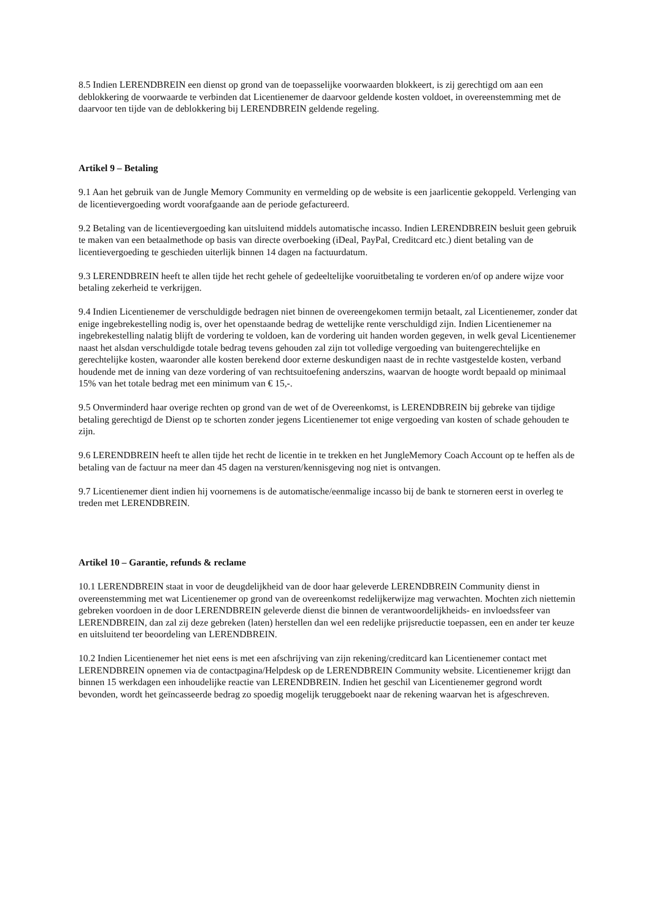8.5 Indien LERENDBREIN een dienst op grond van de toepasselijke voorwaarden blokkeert, is zij gerechtigd om aan een deblokkering de voorwaarde te verbinden dat Licentienemer de daarvoor geldende kosten voldoet, in overeenstemming met de daarvoor ten tijde van de deblokkering bij LERENDBREIN geldende regeling.
Artikel 9 – Betaling
9.1 Aan het gebruik van de Jungle Memory Community en vermelding op de website is een jaarlicentie gekoppeld. Verlenging van de licentievergoeding wordt voorafgaande aan de periode gefactureerd.
9.2 Betaling van de licentievergoeding kan uitsluitend middels automatische incasso. Indien LERENDBREIN besluit geen gebruik te maken van een betaalmethode op basis van directe overboeking (iDeal, PayPal, Creditcard etc.) dient betaling van de licentievergoeding te geschieden uiterlijk binnen 14 dagen na factuurdatum.
9.3 LERENDBREIN heeft te allen tijde het recht gehele of gedeeltelijke vooruitbetaling te vorderen en/of op andere wijze voor betaling zekerheid te verkrijgen.
9.4 Indien Licentienemer de verschuldigde bedragen niet binnen de overeengekomen termijn betaalt, zal Licentienemer, zonder dat enige ingebrekestelling nodig is, over het openstaande bedrag de wettelijke rente verschuldigd zijn. Indien Licentienemer na ingebrekestelling nalatig blijft de vordering te voldoen, kan de vordering uit handen worden gegeven, in welk geval Licentienemer naast het alsdan verschuldigde totale bedrag tevens gehouden zal zijn tot volledige vergoeding van buitengerechtelijke en gerechtelijke kosten, waaronder alle kosten berekend door externe deskundigen naast de in rechte vastgestelde kosten, verband houdende met de inning van deze vordering of van rechtsuitoefening anderszins, waarvan de hoogte wordt bepaald op minimaal 15% van het totale bedrag met een minimum van € 15,-.
9.5 Onverminderd haar overige rechten op grond van de wet of de Overeenkomst, is LERENDBREIN bij gebreke van tijdige betaling gerechtigd de Dienst op te schorten zonder jegens Licentienemer tot enige vergoeding van kosten of schade gehouden te zijn.
9.6 LERENDBREIN heeft te allen tijde het recht de licentie in te trekken en het JungleMemory Coach Account op te heffen als de betaling van de factuur na meer dan 45 dagen na versturen/kennisgeving nog niet is ontvangen.
9.7 Licentienemer dient indien hij voornemens is de automatische/eenmalige incasso bij de bank te storneren eerst in overleg te treden met LERENDBREIN.
Artikel 10 – Garantie, refunds & reclame
10.1 LERENDBREIN staat in voor de deugdelijkheid van de door haar geleverde LERENDBREIN Community dienst in overeenstemming met wat Licentienemer op grond van de overeenkomst redelijkerwijze mag verwachten. Mochten zich niettemin gebreken voordoen in de door LERENDBREIN geleverde dienst die binnen de verantwoordelijkheids- en invloedssfeer van LERENDBREIN, dan zal zij deze gebreken (laten) herstellen dan wel een redelijke prijsreductie toepassen, een en ander ter keuze en uitsluitend ter beoordeling van LERENDBREIN.
10.2 Indien Licentienemer het niet eens is met een afschrijving van zijn rekening/creditcard kan Licentienemer contact met LERENDBREIN opnemen via de contactpagina/Helpdesk op de LERENDBREIN Community website. Licentienemer krijgt dan binnen 15 werkdagen een inhoudelijke reactie van LERENDBREIN. Indien het geschil van Licentienemer gegrond wordt bevonden, wordt het geïncasseerde bedrag zo spoedig mogelijk teruggeboekt naar de rekening waarvan het is afgeschreven.